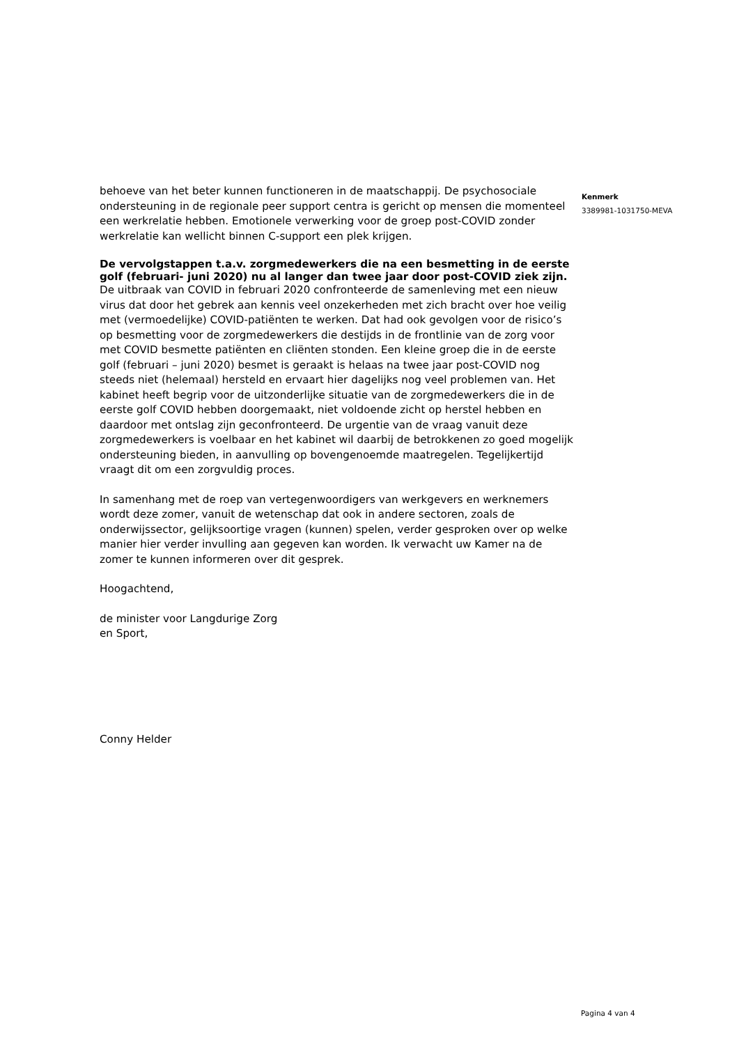behoeve van het beter kunnen functioneren in de maatschappij. De psychosociale ondersteuning in de regionale peer support centra is gericht op mensen die momenteel een werkrelatie hebben. Emotionele verwerking voor de groep post-COVID zonder werkrelatie kan wellicht binnen C-support een plek krijgen.
De vervolgstappen t.a.v. zorgmedewerkers die na een besmetting in de eerste golf (februari- juni 2020) nu al langer dan twee jaar door post-COVID ziek zijn.
De uitbraak van COVID in februari 2020 confronteerde de samenleving met een nieuw virus dat door het gebrek aan kennis veel onzekerheden met zich bracht over hoe veilig met (vermoedelijke) COVID-patiënten te werken. Dat had ook gevolgen voor de risico’s op besmetting voor de zorgmedewerkers die destijds in de frontlinie van de zorg voor met COVID besmette patiënten en cliënten stonden. Een kleine groep die in de eerste golf (februari – juni 2020) besmet is geraakt is helaas na twee jaar post-COVID nog steeds niet (helemaal) hersteld en ervaart hier dagelijks nog veel problemen van. Het kabinet heeft begrip voor de uitzonderlijke situatie van de zorgmedewerkers die in de eerste golf COVID hebben doorgemaakt, niet voldoende zicht op herstel hebben en daardoor met ontslag zijn geconfronteerd. De urgentie van de vraag vanuit deze zorgmedewerkers is voelbaar en het kabinet wil daarbij de betrokkenen zo goed mogelijk ondersteuning bieden, in aanvulling op bovengenoemde maatregelen. Tegelijkertijd vraagt dit om een zorgvuldig proces.
In samenhang met de roep van vertegenwoordigers van werkgevers en werknemers wordt deze zomer, vanuit de wetenschap dat ook in andere sectoren, zoals de onderwijssector, gelijksoortige vragen (kunnen) spelen, verder gesproken over op welke manier hier verder invulling aan gegeven kan worden. Ik verwacht uw Kamer na de zomer te kunnen informeren over dit gesprek.
Hoogachtend,
de minister voor Langdurige Zorg
en Sport,
Conny Helder
Kenmerk
3389981-1031750-MEVA
Pagina 4 van 4